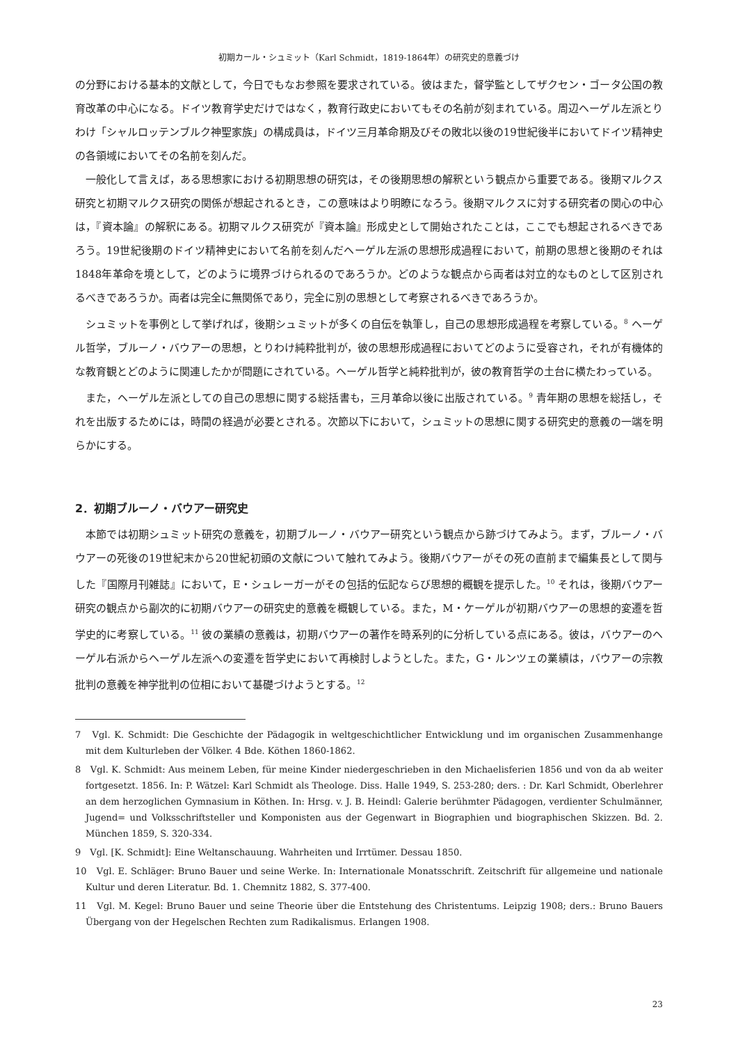初期カール・シュミット（Karl Schmidt，1819-1864年）の研究史的意義づけ
の分野における基本的文献として，今日でもなお参照を要求されている。彼はまた，督学監としてザクセン・ゴータ公国の教育改革の中心になる。ドイツ教育学史だけではなく，教育行政史においてもその名前が刻まれている。周辺ヘーゲル左派とりわけ「シャルロッテンブルク神聖家族」の構成員は，ドイツ三月革命期及びその敗北以後の19世紀後半においてドイツ精神史の各領域においてその名前を刻んだ。
一般化して言えば，ある思想家における初期思想の研究は，その後期思想の解釈という観点から重要である。後期マルクス研究と初期マルクス研究の関係が想起されるとき，この意味はより明瞭になろう。後期マルクスに対する研究者の関心の中心は，『資本論』の解釈にある。初期マルクス研究が『資本論』形成史として開始されたことは，ここでも想起されるべきであろう。19世紀後期のドイツ精神史において名前を刻んだヘーゲル左派の思想形成過程において，前期の思想と後期のそれは1848年革命を境として，どのように境界づけられるのであろうか。どのような観点から両者は対立的なものとして区別されるべきであろうか。両者は完全に無関係であり，完全に別の思想として考察されるべきであろうか。
シュミットを事例として挙げれば，後期シュミットが多くの自伝を執筆し，自己の思想形成過程を考察している。<sup>8</sup> ヘーゲル哲学，ブルーノ・バウアーの思想，とりわけ純粋批判が，彼の思想形成過程においてどのように受容され，それが有機体的な教育観とどのように関連したかが問題にされている。ヘーゲル哲学と純粋批判が，彼の教育哲学の土台に横たわっている。
また，ヘーゲル左派としての自己の思想に関する総括書も，三月革命以後に出版されている。<sup>9</sup> 青年期の思想を総括し，それを出版するためには，時間の経過が必要とされる。次節以下において，シュミットの思想に関する研究史的意義の一端を明らかにする。
2．初期ブルーノ・バウアー研究史
本節では初期シュミット研究の意義を，初期ブルーノ・バウアー研究という観点から跡づけてみよう。まず，ブルーノ・バウアーの死後の19世紀末から20世紀初頭の文献について触れてみよう。後期バウアーがその死の直前まで編集長として関与した『国際月刊雑誌』において，E・シュレーガーがその包括的伝記ならび思想的概観を提示した。<sup>10</sup> それは，後期バウアー研究の観点から副次的に初期バウアーの研究史的意義を概観している。また，M・ケーゲルが初期バウアーの思想的変遷を哲学史的に考察している。<sup>11</sup> 彼の業績の意義は，初期バウアーの著作を時系列的に分析している点にある。彼は，バウアーのヘーゲル右派からヘーゲル左派への変遷を哲学史において再検討しようとした。また，G・ルンツェの業績は，バウアーの宗教批判の意義を神学批判の位相において基礎づけようとする。<sup>12</sup>
7　Vgl. K. Schmidt: Die Geschichte der Pädagogik in weltgeschichtlicher Entwicklung und im organischen Zusammenhange mit dem Kulturleben der Völker. 4 Bde. Köthen 1860-1862.
8　Vgl. K. Schmidt: Aus meinem Leben, für meine Kinder niedergeschrieben in den Michaelisferien 1856 und von da ab weiter fortgesetzt. 1856. In: P. Wätzel: Karl Schmidt als Theologe. Diss. Halle 1949, S. 253-280; ders. : Dr. Karl Schmidt, Oberlehrer an dem herzoglichen Gymnasium in Köthen. In: Hrsg. v. J. B. Heindl: Galerie berühmter Pädagogen, verdienter Schulmänner, Jugend= und Volksschriftsteller und Komponisten aus der Gegenwart in Biographien und biographischen Skizzen. Bd. 2. München 1859, S. 320-334.
9　Vgl. [K. Schmidt]: Eine Weltanschauung. Wahrheiten und Irrtümer. Dessau 1850.
10　Vgl. E. Schläger: Bruno Bauer und seine Werke. In: Internationale Monatsschrift. Zeitschrift für allgemeine und nationale Kultur und deren Literatur. Bd. 1. Chemnitz 1882, S. 377-400.
11　Vgl. M. Kegel: Bruno Bauer und seine Theorie über die Entstehung des Christentums. Leipzig 1908; ders.: Bruno Bauers Übergang von der Hegelschen Rechten zum Radikalismus. Erlangen 1908.
23